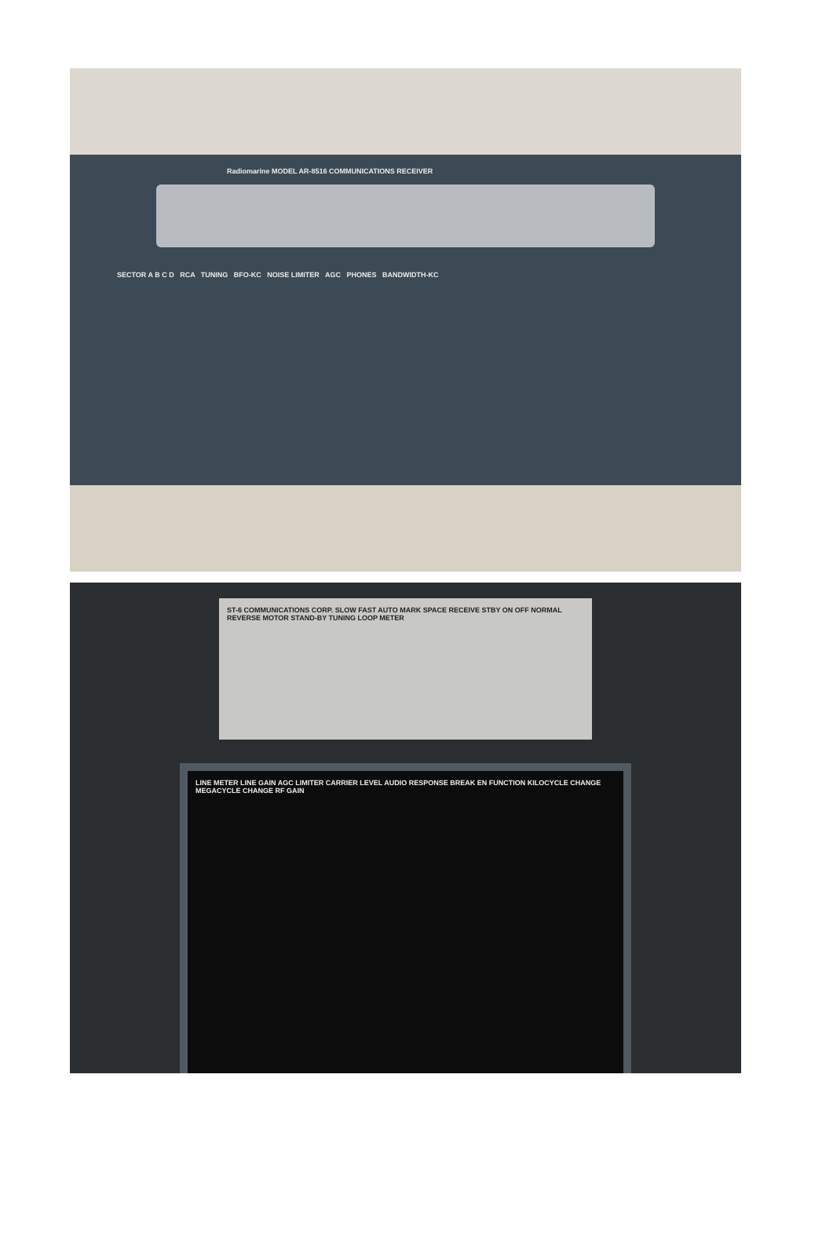Radiomarine MODEL AR-8516 COMMUNICATIONS RECEIVER
SECTOR A B C D RCA TUNING BFO-KC NOISE LIMITER AGC PHONES BANDWIDTH-KC
ST-6 COMMUNICATIONS CORP. SLOW FAST AUTO MARK SPACE RECEIVE STBY ON OFF NORMAL REVERSE MOTOR STAND-BY TUNING LOOP METER
LINE METER LINE GAIN AGC LIMITER CARRIER LEVEL AUDIO RESPONSE BREAK EN FUNCTION KILOCYCLE CHANGE MEGACYCLE CHANGE RF GAIN